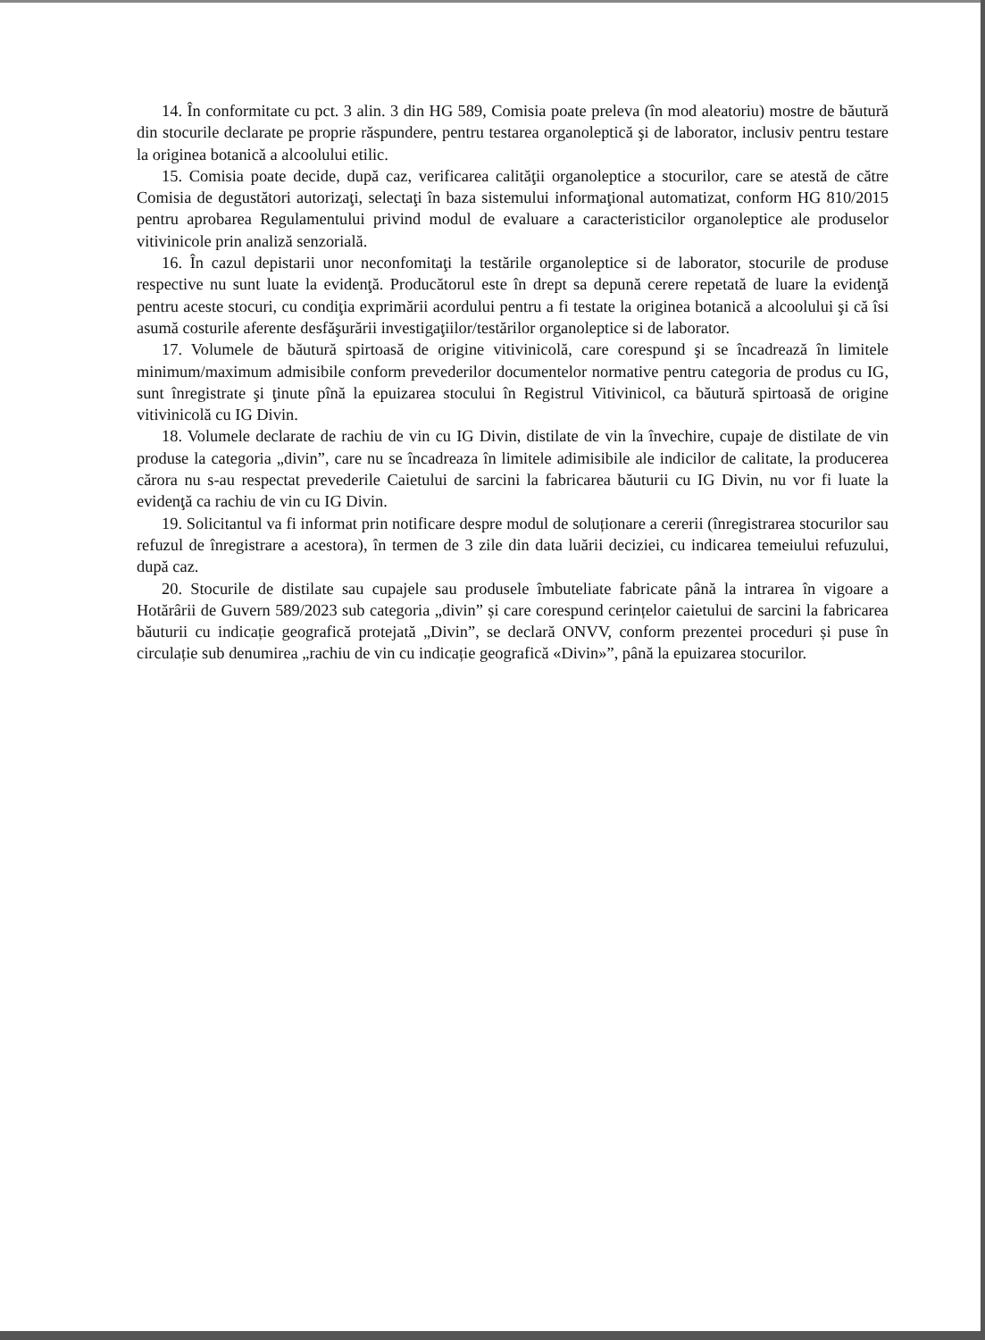14. În conformitate cu pct. 3 alin. 3 din HG 589, Comisia poate preleva (în mod aleatoriu) mostre de băutură din stocurile declarate pe proprie răspundere, pentru testarea organoleptică şi de laborator, inclusiv pentru testare la originea botanică a alcoolului etilic.
15. Comisia poate decide, după caz, verificarea calităţii organoleptice a stocurilor, care se atestă de către Comisia de degustători autorizaţi, selectaţi în baza sistemului informaţional automatizat, conform HG 810/2015 pentru aprobarea Regulamentului privind modul de evaluare a caracteristicilor organoleptice ale produselor vitivinicole prin analiză senzorială.
16. În cazul depistarii unor neconfomitaţi la testările organoleptice si de laborator, stocurile de produse respective nu sunt luate la evidenţă. Producătorul este în drept sa depună cerere repetată de luare la evidenţă pentru aceste stocuri, cu condiţia exprimării acordului pentru a fi testate la originea botanică a alcoolului şi că îsi asumă costurile aferente desfăşurării investigaţiilor/testărilor organoleptice si de laborator.
17. Volumele de băutură spirtoasă de origine vitivinicolă, care corespund şi se încadrează în limitele minimum/maximum admisibile conform prevederilor documentelor normative pentru categoria de produs cu IG, sunt înregistrate şi ţinute pînă la epuizarea stocului în Registrul Vitivinicol, ca băutură spirtoasă de origine vitivinicolă cu IG Divin.
18. Volumele declarate de rachiu de vin cu IG Divin, distilate de vin la învechire, cupaje de distilate de vin produse la categoria „divin”, care nu se încadreaza în limitele adimisibile ale indicilor de calitate, la producerea cărora nu s-au respectat prevederile Caietului de sarcini la fabricarea băuturii cu IG Divin, nu vor fi luate la evidenţă ca rachiu de vin cu IG Divin.
19. Solicitantul va fi informat prin notificare despre modul de soluționare a cererii (înregistrarea stocurilor sau refuzul de înregistrare a acestora), în termen de 3 zile din data luării deciziei, cu indicarea temeiului refuzului, după caz.
20. Stocurile de distilate sau cupajele sau produsele îmbuteliate fabricate până la intrarea în vigoare a Hotărârii de Guvern 589/2023 sub categoria „divin” și care corespund cerințelor caietului de sarcini la fabricarea băuturii cu indicație geografică protejată „Divin”, se declară ONVV, conform prezentei proceduri și puse în circulație sub denumirea „rachiu de vin cu indicație geografică «Divin»”, până la epuizarea stocurilor.